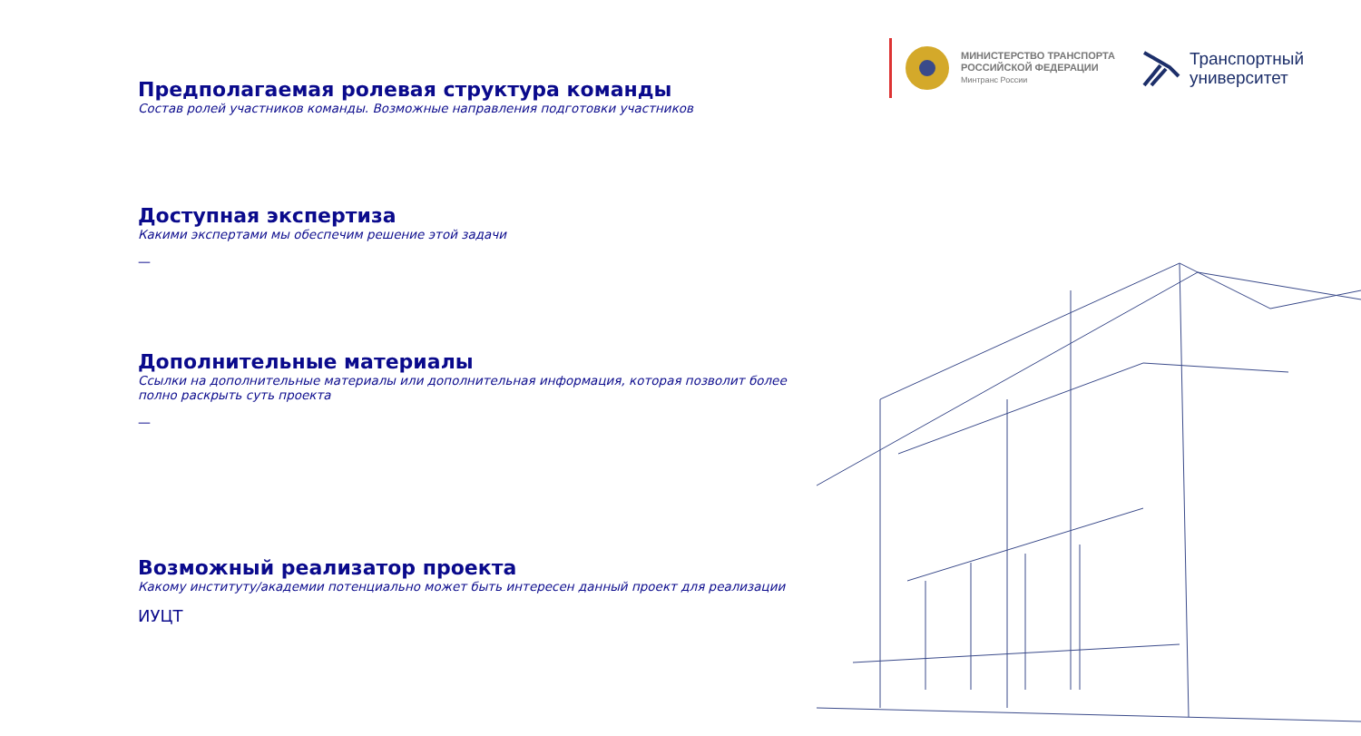МИНИСТЕРСТВО ТРАНСПОРТА
РОССИЙСКОЙ ФЕДЕРАЦИИ
Минтранс России
Транспортный
университет
Предполагаемая ролевая структура команды
Состав ролей участников команды. Возможные направления подготовки участников
Доступная экспертиза
Какими экспертами мы обеспечим решение этой задачи
—
Дополнительные материалы
Ссылки на дополнительные материалы или дополнительная информация, которая позволит более полно раскрыть суть проекта
—
Возможный реализатор проекта
Какому институту/академии потенциально может быть интересен данный проект для реализации
ИУЦТ